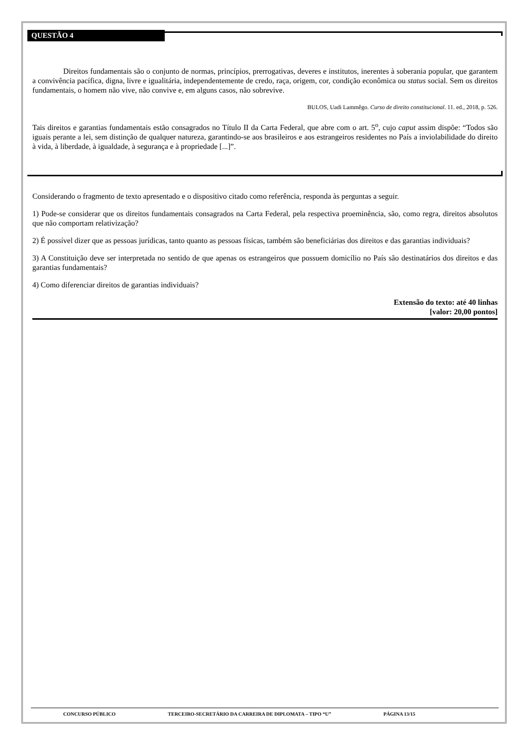QUESTÃO 4
Direitos fundamentais são o conjunto de normas, princípios, prerrogativas, deveres e institutos, inerentes à soberania popular, que garantem a convivência pacífica, digna, livre e igualitária, independentemente de credo, raça, origem, cor, condição econômica ou status social. Sem os direitos fundamentais, o homem não vive, não convive e, em alguns casos, não sobrevive.
BULOS, Uadi Lammêgo. Curso de direito constitucional. 11. ed., 2018, p. 526.
Tais direitos e garantias fundamentais estão consagrados no Título II da Carta Federal, que abre com o art. 5<sup>o</sup>, cujo caput assim dispõe: “Todos são iguais perante a lei, sem distinção de qualquer natureza, garantindo-se aos brasileiros e aos estrangeiros residentes no País a inviolabilidade do direito à vida, à liberdade, à igualdade, à segurança e à propriedade [...]”.
Considerando o fragmento de texto apresentado e o dispositivo citado como referência, responda às perguntas a seguir.
1) Pode-se considerar que os direitos fundamentais consagrados na Carta Federal, pela respectiva proeminência, são, como regra, direitos absolutos que não comportam relativização?
2) É possível dizer que as pessoas jurídicas, tanto quanto as pessoas físicas, também são beneficiárias dos direitos e das garantias individuais?
3) A Constituição deve ser interpretada no sentido de que apenas os estrangeiros que possuem domicílio no País são destinatários dos direitos e das garantias fundamentais?
4) Como diferenciar direitos de garantias individuais?
Extensão do texto: até 40 linhas
[valor: 20,00 pontos]
CONCURSO PÚBLICO TERCEIRO-SECRETÁRIO DA CARREIRA DE DIPLOMATA – TIPO “U” PÁGINA 13/15